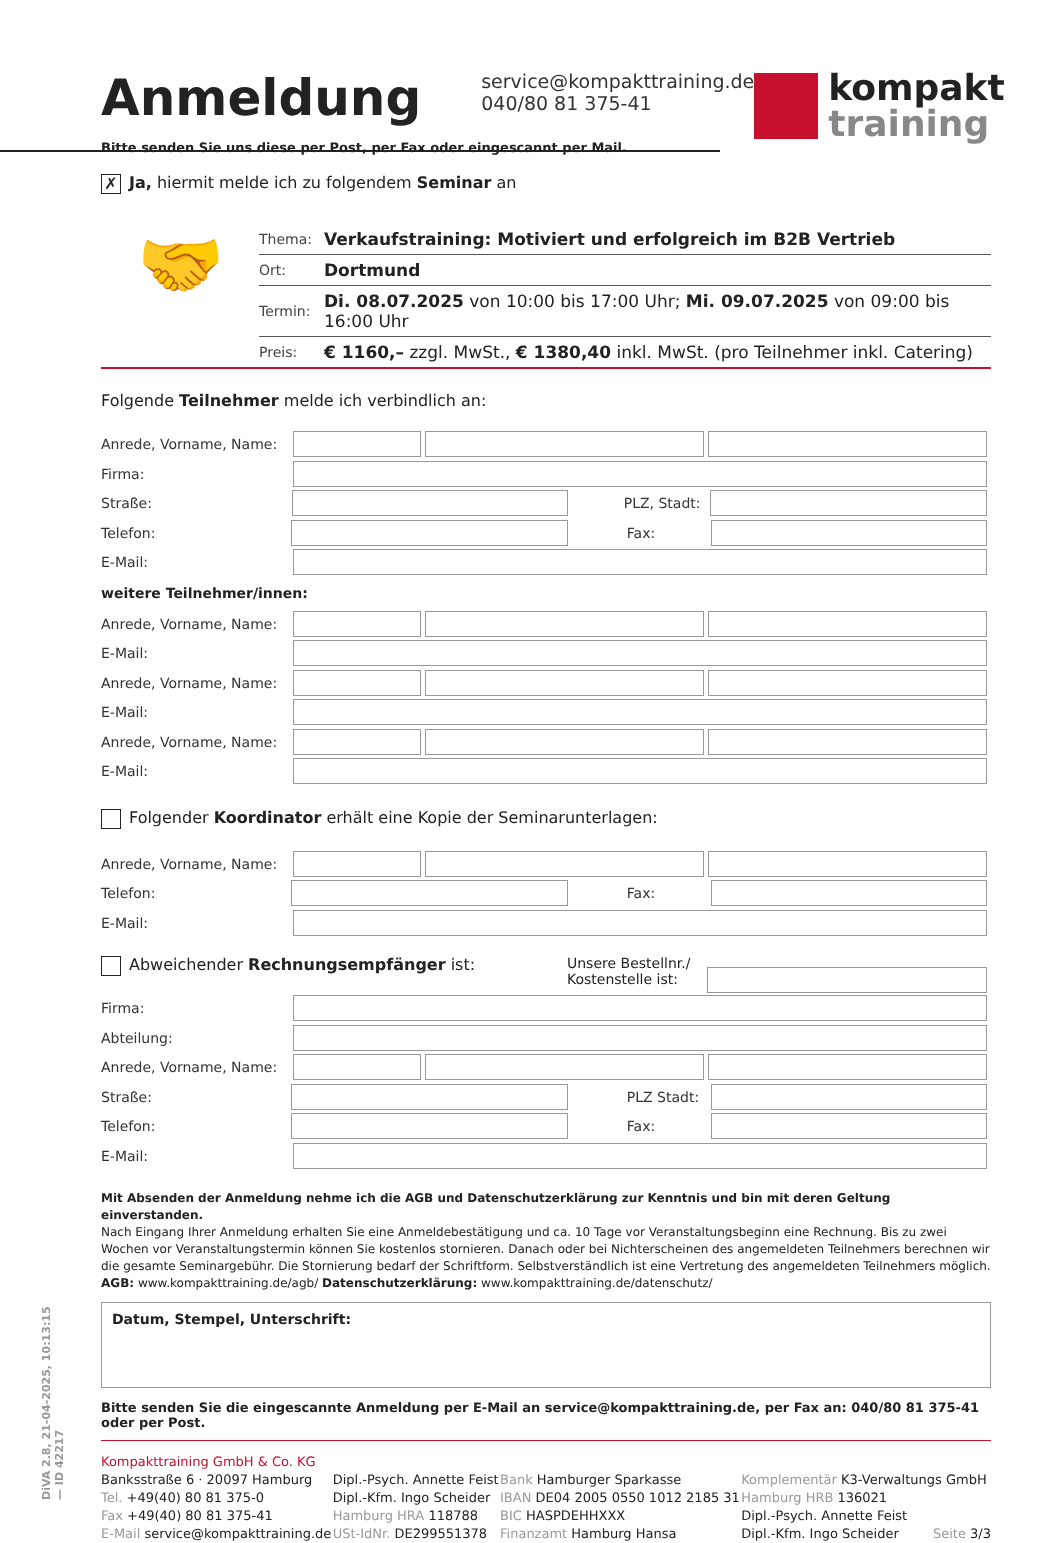DiVA 2.8, 21-04-2025, 10:13:15 — ID 42217
Anmeldung
service@kompakttraining.de
040/80 81 375-41
kompakt
training
Bitte senden Sie uns diese per Post, per Fax oder eingescannt per Mail.
✗ Ja, hiermit melde ich zu folgendem Seminar an
🤝
| Thema: | Verkaufstraining: Motiviert und erfolgreich im B2B Vertrieb |
| Ort: | Dortmund |
| Termin: | Di. 08.07.2025 von 10:00 bis 17:00 Uhr; Mi. 09.07.2025 von 09:00 bis 16:00 Uhr |
| Preis: | € 1160,– zzgl. MwSt., € 1380,40 inkl. MwSt. (pro Teilnehmer inkl. Catering) |
Folgende Teilnehmer melde ich verbindlich an:
Anrede, Vorname, Name:
Firma:
Straße: PLZ, Stadt:
Telefon: Fax:
E-Mail:
weitere Teilnehmer/innen:
Anrede, Vorname, Name:
E-Mail:
Anrede, Vorname, Name:
E-Mail:
Anrede, Vorname, Name:
E-Mail:
Folgender Koordinator erhält eine Kopie der Seminarunterlagen:
Anrede, Vorname, Name:
Telefon: Fax:
E-Mail:
Abweichender Rechnungsempfänger ist: Unsere Bestellnr./
Kostenstelle ist:
Firma:
Abteilung:
Anrede, Vorname, Name:
Straße: PLZ Stadt:
Telefon: Fax:
E-Mail:
Mit Absenden der Anmeldung nehme ich die AGB und Datenschutzerklärung zur Kenntnis und bin mit deren Geltung einverstanden.
Nach Eingang Ihrer Anmeldung erhalten Sie eine Anmeldebestätigung und ca. 10 Tage vor Veranstaltungsbeginn eine Rechnung. Bis zu zwei Wochen vor Veranstaltungstermin können Sie kostenlos stornieren. Danach oder bei Nichterscheinen des angemeldeten Teilnehmers berechnen wir die gesamte Seminargebühr. Die Stornierung bedarf der Schriftform. Selbstverständlich ist eine Vertretung des angemeldeten Teilnehmers möglich. AGB: www.kompakttraining.de/agb/ Datenschutzerklärung: www.kompakttraining.de/datenschutz/
Datum, Stempel, Unterschrift:
Bitte senden Sie die eingescannte Anmeldung per E-Mail an service@kompakttraining.de, per Fax an: 040/80 81 375-41 oder per Post.
Kompakttraining GmbH & Co. KG
Banksstraße 6 · 20097 Hamburg
Tel. +49(40) 80 81 375-0
Fax +49(40) 80 81 375-41
E-Mail service@kompakttraining.de
Dipl.-Psych. Annette Feist
Dipl.-Kfm. Ingo Scheider
Hamburg HRA 118788
USt-IdNr. DE299551378
Bank Hamburger Sparkasse
IBAN DE04 2005 0550 1012 2185 31
BIC HASPDEHHXXX
Finanzamt Hamburg Hansa
Komplementär K3-Verwaltungs GmbH
Hamburg HRB 136021
Dipl.-Psych. Annette Feist
Dipl.-Kfm. Ingo Scheider Seite 3/3